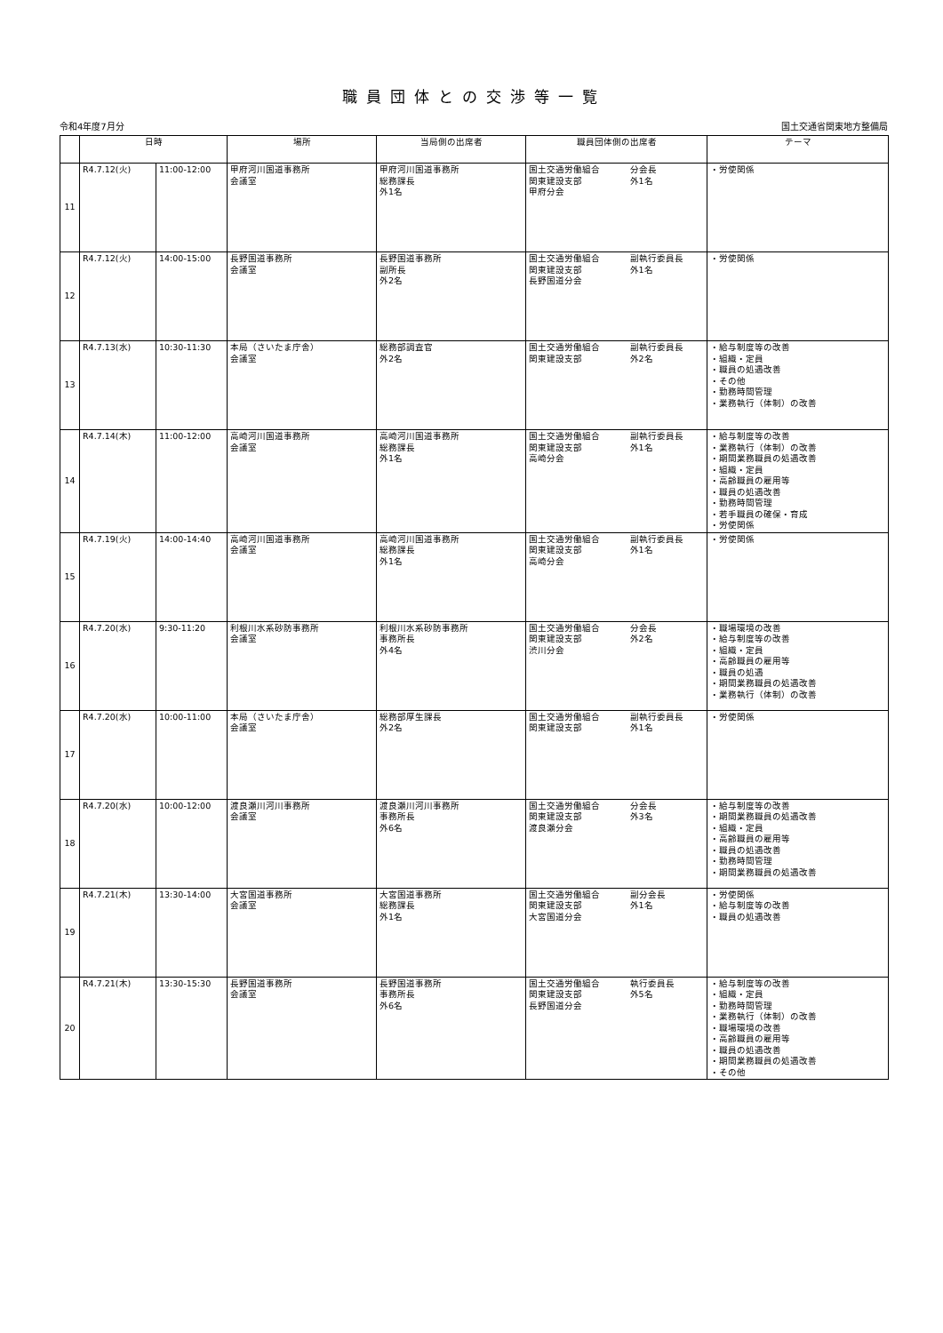職員団体との交渉等一覧
令和4年度7月分 国土交通省関東地方整備局
| | 日時 | | 場所 | 当局側の出席者 | 職員団体側の出席者 | | テーマ |
| --- | --- | --- | --- | --- | --- | --- | --- |
| 11 | R4.7.12(火) | 11:00-12:00 | 甲府河川国道事務所 会議室 | 甲府河川国道事務所 総務課長 外1名 | 国土交通労働組合 関東建設支部 甲府分会 | 分会長 外1名 | ・労使関係 |
| 12 | R4.7.12(火) | 14:00-15:00 | 長野国道事務所 会議室 | 長野国道事務所 副所長 外2名 | 国土交通労働組合 関東建設支部 長野国道分会 | 副執行委員長 外1名 | ・労使関係 |
| 13 | R4.7.13(水) | 10:30-11:30 | 本局（さいたま庁舎） 会議室 | 総務部調査官 外2名 | 国土交通労働組合 関東建設支部 | 副執行委員長 外2名 | ・給与制度等の改善 ・組織・定員 ・職員の処遇改善 ・その他 ・勤務時間管理 ・業務執行（体制）の改善 |
| 14 | R4.7.14(木) | 11:00-12:00 | 高崎河川国道事務所 会議室 | 高崎河川国道事務所 総務課長 外1名 | 国土交通労働組合 関東建設支部 高崎分会 | 副執行委員長 外1名 | ・給与制度等の改善 ・業務執行（体制）の改善 ・期間業務職員の処遇改善 ・組織・定員 ・高齢職員の雇用等 ・職員の処遇改善 ・勤務時間管理 ・若手職員の確保・育成 ・労使関係 |
| 15 | R4.7.19(火) | 14:00-14:40 | 高崎河川国道事務所 会議室 | 高崎河川国道事務所 総務課長 外1名 | 国土交通労働組合 関東建設支部 高崎分会 | 副執行委員長 外1名 | ・労使関係 |
| 16 | R4.7.20(水) | 9:30-11:20 | 利根川水系砂防事務所 会議室 | 利根川水系砂防事務所 事務所長 外4名 | 国土交通労働組合 関東建設支部 渋川分会 | 分会長 外2名 | ・職場環境の改善 ・給与制度等の改善 ・組織・定員 ・高齢職員の雇用等 ・職員の処遇 ・期間業務職員の処遇改善 ・業務執行（体制）の改善 |
| 17 | R4.7.20(水) | 10:00-11:00 | 本局（さいたま庁舎） 会議室 | 総務部厚生課長 外2名 | 国土交通労働組合 関東建設支部 | 副執行委員長 外1名 | ・労使関係 |
| 18 | R4.7.20(水) | 10:00-12:00 | 渡良瀬川河川事務所 会議室 | 渡良瀬川河川事務所 事務所長 外6名 | 国土交通労働組合 関東建設支部 渡良瀬分会 | 分会長 外3名 | ・給与制度等の改善 ・期間業務職員の処遇改善 ・組織・定員 ・高齢職員の雇用等 ・職員の処遇改善 ・勤務時間管理 ・期間業務職員の処遇改善 |
| 19 | R4.7.21(木) | 13:30-14:00 | 大宮国道事務所 会議室 | 大宮国道事務所 総務課長 外1名 | 国土交通労働組合 関東建設支部 大宮国道分会 | 副分会長 外1名 | ・労使関係 ・給与制度等の改善 ・職員の処遇改善 |
| 20 | R4.7.21(木) | 13:30-15:30 | 長野国道事務所 会議室 | 長野国道事務所 事務所長 外6名 | 国土交通労働組合 関東建設支部 長野国道分会 | 執行委員長 外5名 | ・給与制度等の改善 ・組織・定員 ・勤務時間管理 ・業務執行（体制）の改善 ・職場環境の改善 ・高齢職員の雇用等 ・職員の処遇改善 ・期間業務職員の処遇改善 ・その他 |